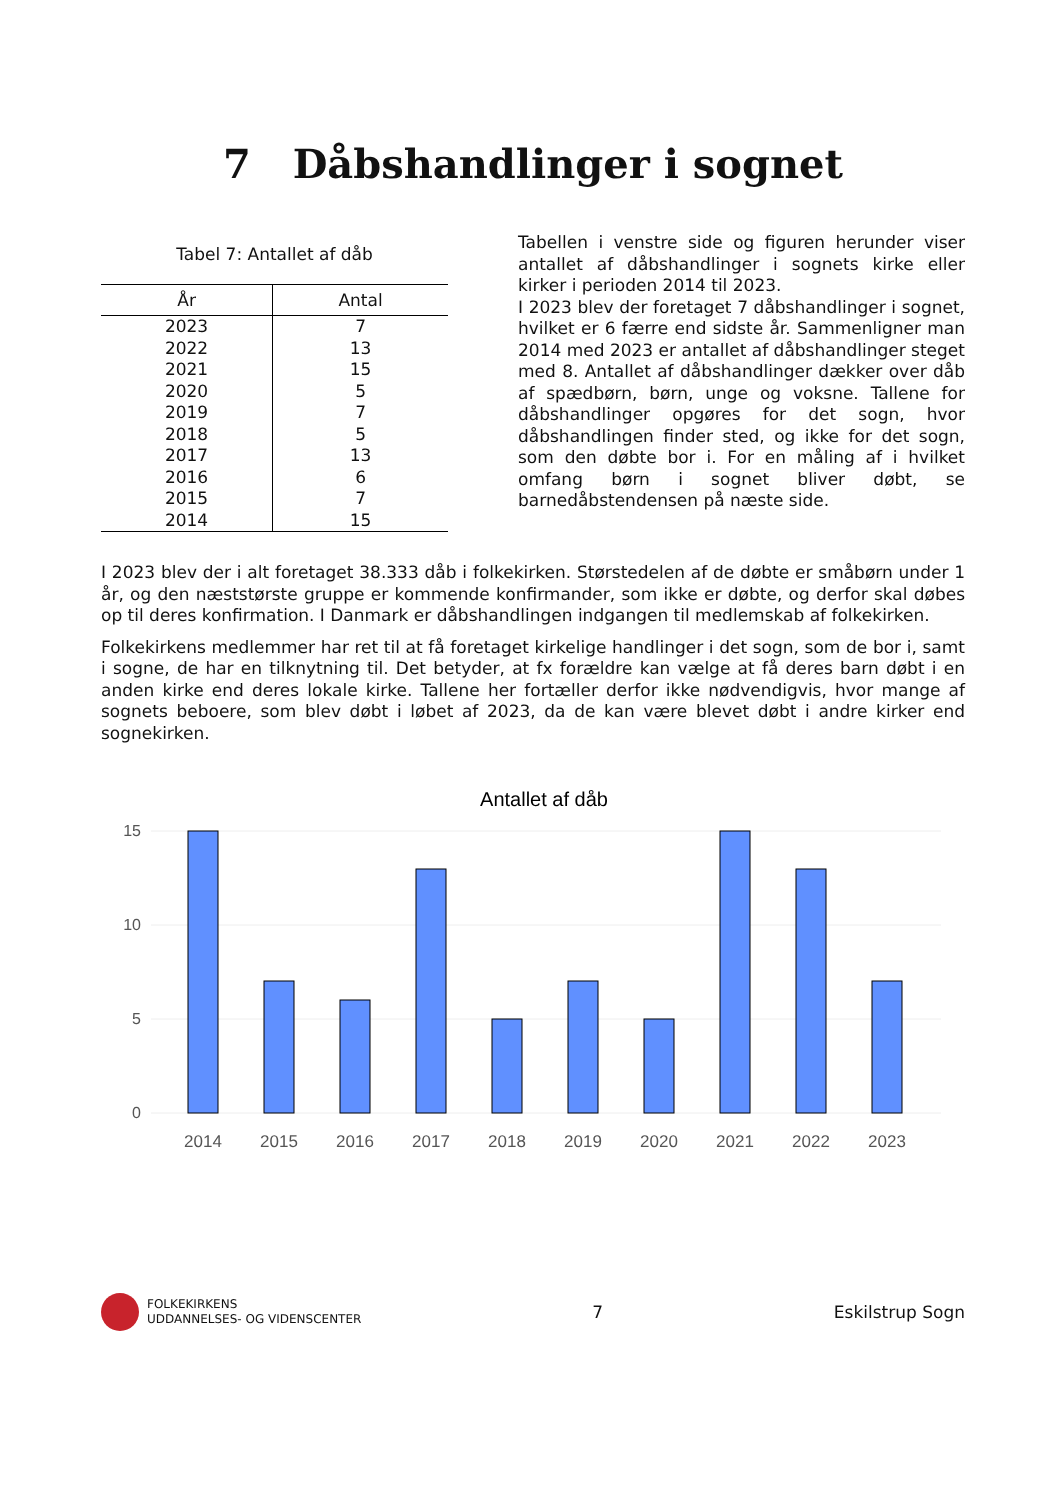7 Dåbshandlinger i sognet
Tabel 7: Antallet af dåb
| År | Antal |
| --- | --- |
| 2023 | 7 |
| 2022 | 13 |
| 2021 | 15 |
| 2020 | 5 |
| 2019 | 7 |
| 2018 | 5 |
| 2017 | 13 |
| 2016 | 6 |
| 2015 | 7 |
| 2014 | 15 |
Tabellen i venstre side og figuren herunder viser antallet af dåbshandlinger i sognets kirke eller kirker i perioden 2014 til 2023.
I 2023 blev der foretaget 7 dåbshandlinger i sognet, hvilket er 6 færre end sidste år. Sammenligner man 2014 med 2023 er antallet af dåbshandlinger steget med 8. Antallet af dåbshandlinger dækker over dåb af spædbørn, børn, unge og voksne. Tallene for dåbshandlinger opgøres for det sogn, hvor dåbshandlingen finder sted, og ikke for det sogn, som den døbte bor i. For en måling af i hvilket omfang børn i sognet bliver døbt, se barnedåbstendensen på næste side.
I 2023 blev der i alt foretaget 38.333 dåb i folkekirken. Størstedelen af de døbte er småbørn under 1 år, og den næststørste gruppe er kommende konfirmander, som ikke er døbte, og derfor skal døbes op til deres konfirmation. I Danmark er dåbshandlingen indgangen til medlemskab af folkekirken.
Folkekirkens medlemmer har ret til at få foretaget kirkelige handlinger i det sogn, som de bor i, samt i sogne, de har en tilknytning til. Det betyder, at fx forældre kan vælge at få deres barn døbt i en anden kirke end deres lokale kirke. Tallene her fortæller derfor ikke nødvendigvis, hvor mange af sognets beboere, som blev døbt i løbet af 2023, da de kan være blevet døbt i andre kirker end sognekirken.
Antallet af dåb
15
10
5
0
2014
2015
2016
2017
2018
2019
2020
2021
2022
2023
FOLKEKIRKENS
UDDANNELSES- OG VIDENSCENTER
7 Eskilstrup Sogn